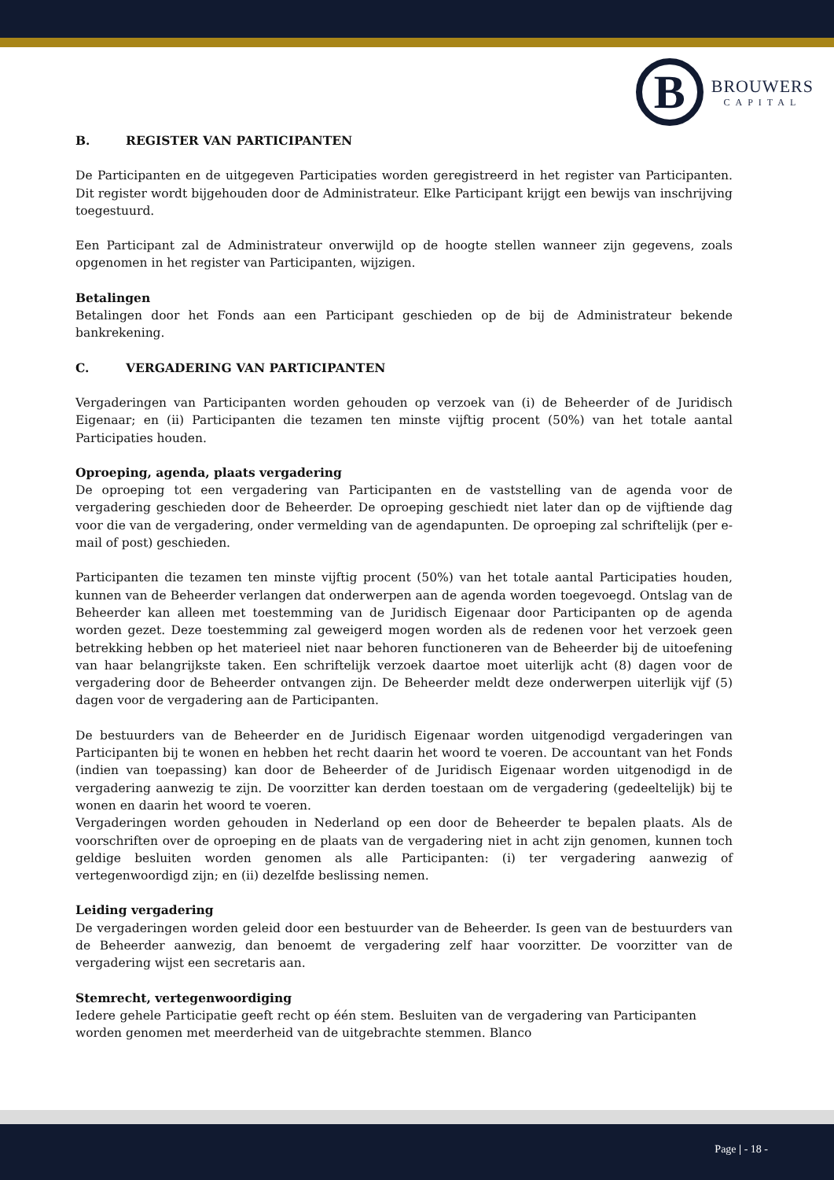B
BROUWERS
CAPITAL
B. REGISTER VAN PARTICIPANTEN
De Participanten en de uitgegeven Participaties worden geregistreerd in het register van Participanten. Dit register wordt bijgehouden door de Administrateur. Elke Participant krijgt een bewijs van inschrijving toegestuurd.
Een Participant zal de Administrateur onverwijld op de hoogte stellen wanneer zijn gegevens, zoals opgenomen in het register van Participanten, wijzigen.
Betalingen
Betalingen door het Fonds aan een Participant geschieden op de bij de Administrateur bekende bankrekening.
C. VERGADERING VAN PARTICIPANTEN
Vergaderingen van Participanten worden gehouden op verzoek van (i) de Beheerder of de Juridisch Eigenaar; en (ii) Participanten die tezamen ten minste vijftig procent (50%) van het totale aantal Participaties houden.
Oproeping, agenda, plaats vergadering
De oproeping tot een vergadering van Participanten en de vaststelling van de agenda voor de vergadering geschieden door de Beheerder. De oproeping geschiedt niet later dan op de vijftiende dag voor die van de vergadering, onder vermelding van de agendapunten. De oproeping zal schriftelijk (per e-mail of post) geschieden.
Participanten die tezamen ten minste vijftig procent (50%) van het totale aantal Participaties houden, kunnen van de Beheerder verlangen dat onderwerpen aan de agenda worden toegevoegd. Ontslag van de Beheerder kan alleen met toestemming van de Juridisch Eigenaar door Participanten op de agenda worden gezet. Deze toestemming zal geweigerd mogen worden als de redenen voor het verzoek geen betrekking hebben op het materieel niet naar behoren functioneren van de Beheerder bij de uitoefening van haar belangrijkste taken. Een schriftelijk verzoek daartoe moet uiterlijk acht (8) dagen voor de vergadering door de Beheerder ontvangen zijn. De Beheerder meldt deze onderwerpen uiterlijk vijf (5) dagen voor de vergadering aan de Participanten.
De bestuurders van de Beheerder en de Juridisch Eigenaar worden uitgenodigd vergaderingen van Participanten bij te wonen en hebben het recht daarin het woord te voeren. De accountant van het Fonds (indien van toepassing) kan door de Beheerder of de Juridisch Eigenaar worden uitgenodigd in de vergadering aanwezig te zijn. De voorzitter kan derden toestaan om de vergadering (gedeeltelijk) bij te wonen en daarin het woord te voeren.
Vergaderingen worden gehouden in Nederland op een door de Beheerder te bepalen plaats. Als de voorschriften over de oproeping en de plaats van de vergadering niet in acht zijn genomen, kunnen toch geldige besluiten worden genomen als alle Participanten: (i) ter vergadering aanwezig of vertegenwoordigd zijn; en (ii) dezelfde beslissing nemen.
Leiding vergadering
De vergaderingen worden geleid door een bestuurder van de Beheerder. Is geen van de bestuurders van de Beheerder aanwezig, dan benoemt de vergadering zelf haar voorzitter. De voorzitter van de vergadering wijst een secretaris aan.
Stemrecht, vertegenwoordiging
Iedere gehele Participatie geeft recht op één stem. Besluiten van de vergadering van Participanten worden genomen met meerderheid van de uitgebrachte stemmen. Blanco
Page | - 18 -